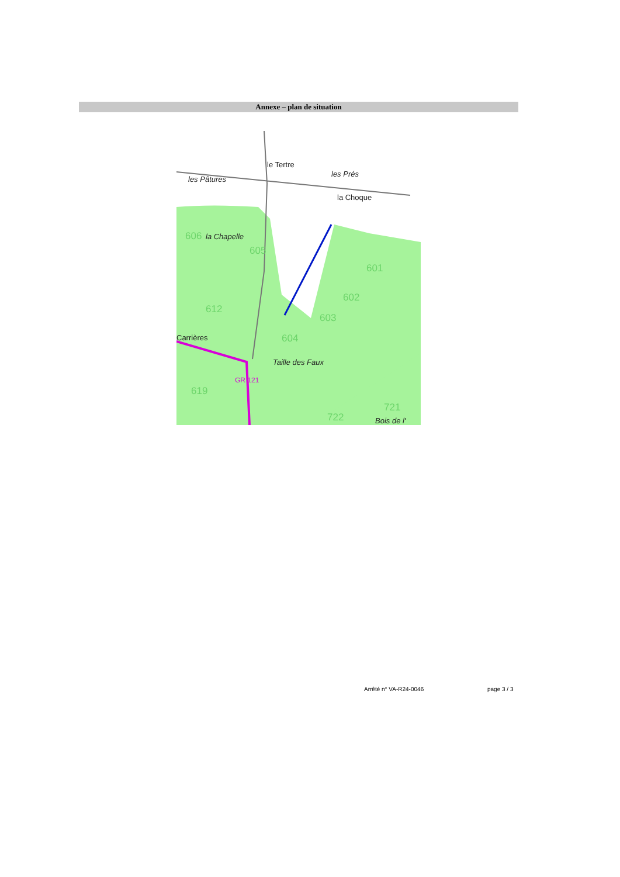Annexe – plan de situation
le Tertre
les Pâtures
les Prés
la Choque
la Chapelle
Taille des Faux
Bois de l'
Carrières
606
605
601
602
603
604
612
619
722
721
GR 121
Arrêté n° VA-R24-0046 page 3 / 3